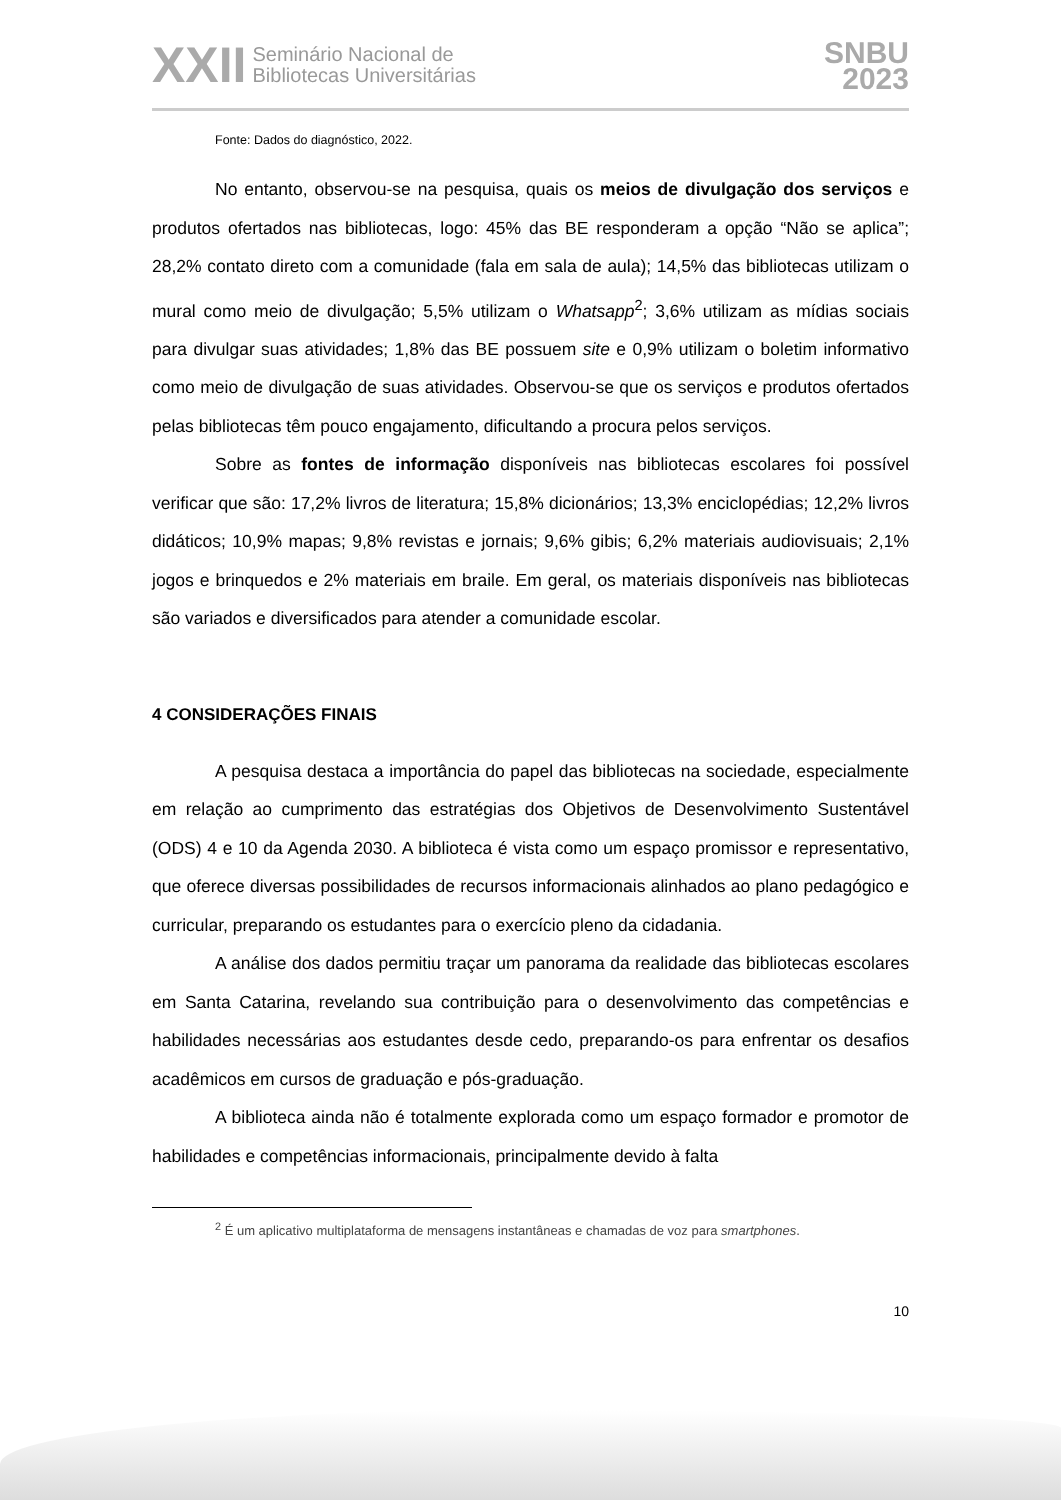XXII Seminário Nacional de
Bibliotecas Universitárias
SNBU
2023
Fonte: Dados do diagnóstico, 2022.
No entanto, observou-se na pesquisa, quais os meios de divulgação dos serviços e produtos ofertados nas bibliotecas, logo: 45% das BE responderam a opção “Não se aplica”; 28,2% contato direto com a comunidade (fala em sala de aula); 14,5% das bibliotecas utilizam o mural como meio de divulgação; 5,5% utilizam o Whatsapp<sup>2</sup>; 3,6% utilizam as mídias sociais para divulgar suas atividades; 1,8% das BE possuem site e 0,9% utilizam o boletim informativo como meio de divulgação de suas atividades. Observou-se que os serviços e produtos ofertados pelas bibliotecas têm pouco engajamento, dificultando a procura pelos serviços.
Sobre as fontes de informação disponíveis nas bibliotecas escolares foi possível verificar que são: 17,2% livros de literatura; 15,8% dicionários; 13,3% enciclopédias; 12,2% livros didáticos; 10,9% mapas; 9,8% revistas e jornais; 9,6% gibis; 6,2% materiais audiovisuais; 2,1% jogos e brinquedos e 2% materiais em braile. Em geral, os materiais disponíveis nas bibliotecas são variados e diversificados para atender a comunidade escolar.
4 CONSIDERAÇÕES FINAIS
A pesquisa destaca a importância do papel das bibliotecas na sociedade, especialmente em relação ao cumprimento das estratégias dos Objetivos de Desenvolvimento Sustentável (ODS) 4 e 10 da Agenda 2030. A biblioteca é vista como um espaço promissor e representativo, que oferece diversas possibilidades de recursos informacionais alinhados ao plano pedagógico e curricular, preparando os estudantes para o exercício pleno da cidadania.
A análise dos dados permitiu traçar um panorama da realidade das bibliotecas escolares em Santa Catarina, revelando sua contribuição para o desenvolvimento das competências e habilidades necessárias aos estudantes desde cedo, preparando-os para enfrentar os desafios acadêmicos em cursos de graduação e pós-graduação.
A biblioteca ainda não é totalmente explorada como um espaço formador e promotor de habilidades e competências informacionais, principalmente devido à falta
<sup>2</sup> É um aplicativo multiplataforma de mensagens instantâneas e chamadas de voz para smartphones.
10